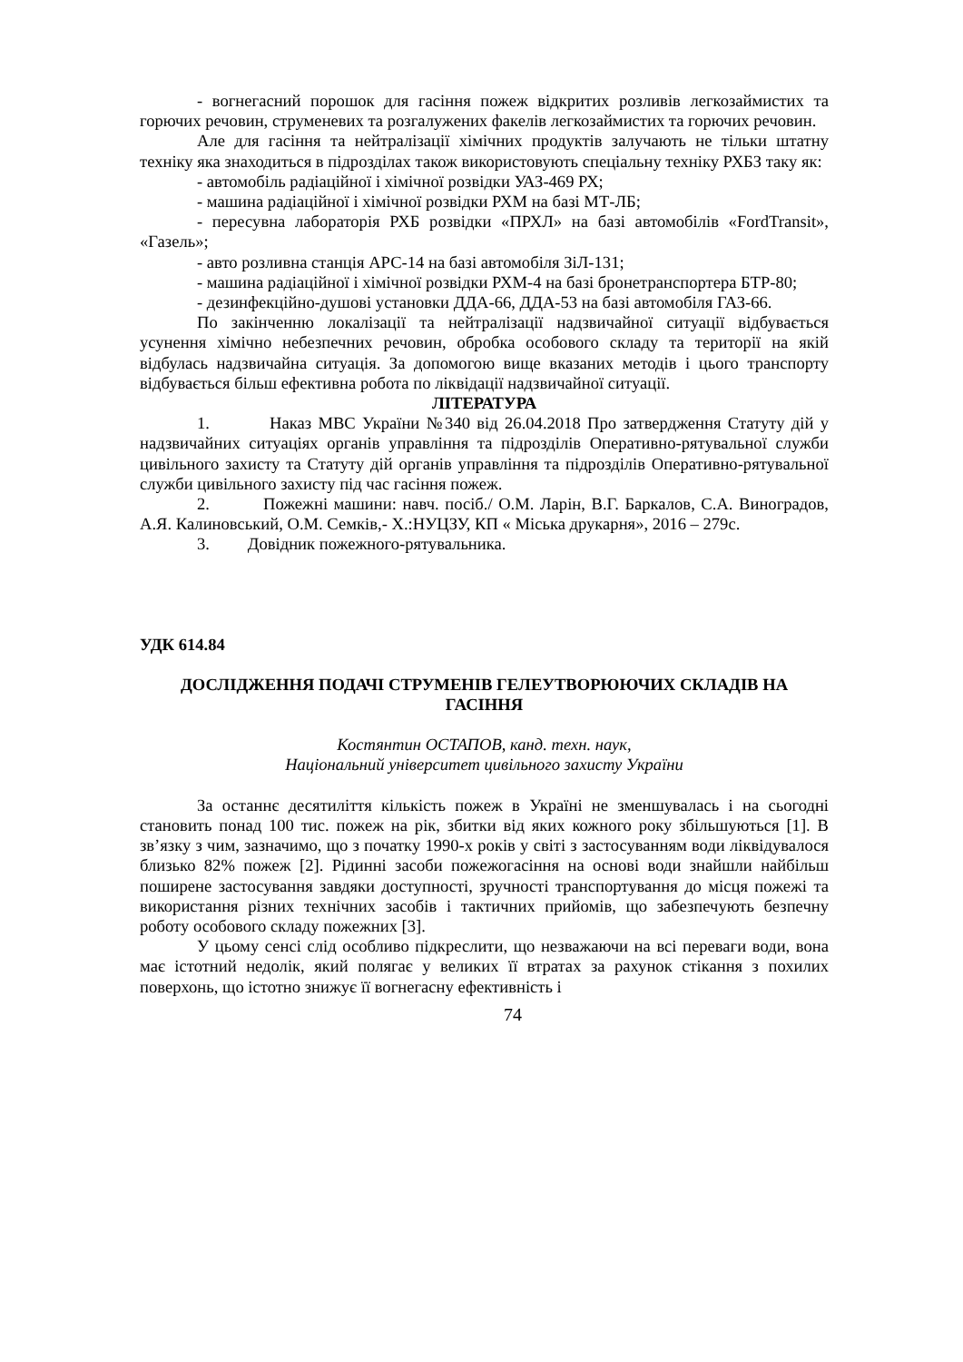- вогнегасний порошок для гасіння пожеж відкритих розливів легкозаймистих та горючих речовин, струменевих та розгалужених факелів легкозаймистих та горючих речовин.
Але для гасіння та нейтралізації хімічних продуктів залучають не тільки штатну техніку яка знаходиться в підрозділах також використовують спеціальну техніку РХБЗ таку як:
- автомобіль радіаційної і хімічної розвідки УАЗ-469 РХ;
- машина радіаційної і хімічної розвідки РХМ на базі МТ-ЛБ;
- пересувна лабораторія РХБ розвідки «ПРХЛ» на базі автомобілів «FordTransit», «Газель»;
- авто розливна станція АРС-14 на базі автомобіля ЗіЛ-131;
- машина радіаційної і хімічної розвідки РХМ-4 на базі бронетранспортера БТР-80;
- дезинфекційно-душові установки ДДА-66, ДДА-53 на базі автомобіля ГАЗ-66.
По закінченню локалізації та нейтралізації надзвичайної ситуації відбувається усунення хімічно небезпечних речовин, обробка особового складу та території на якій відбулась надзвичайна ситуація. За допомогою вище вказаних методів і цього транспорту відбувається більш ефективна робота по ліквідації надзвичайної ситуації.
ЛІТЕРАТУРА
1. Наказ МВС України №340 від 26.04.2018 Про затвердження Статуту дій у надзвичайних ситуаціях органів управління та підрозділів Оперативно-рятувальної служби цивільного захисту та Статуту дій органів управління та підрозділів Оперативно-рятувальної служби цивільного захисту під час гасіння пожеж.
2. Пожежні машини: навч. посіб./ О.М. Ларін, В.Г. Баркалов, С.А. Виноградов, А.Я. Калиновський, О.М. Семків,- Х.:НУЦЗУ, КП « Міська друкарня», 2016 – 279с.
3. Довідник пожежного-рятувальника.
УДК 614.84
ДОСЛІДЖЕННЯ ПОДАЧІ СТРУМЕНІВ ГЕЛЕУТВОРЮЮЧИХ СКЛАДІВ НА ГАСІННЯ
Костянтин ОСТАПОВ, канд. техн. наук,
Національний університет цивільного захисту України
За останнє десятиліття кількість пожеж в Україні не зменшувалась і на сьогодні становить понад 100 тис. пожеж на рік, збитки від яких кожного року збільшуються [1]. В зв’язку з чим, зазначимо, що з початку 1990-х років у світі з застосуванням води ліквідувалося близько 82% пожеж [2]. Рідинні засоби пожежогасіння на основі води знайшли найбільш поширене застосування завдяки доступності, зручності транспортування до місця пожежі та використання різних технічних засобів і тактичних прийомів, що забезпечують безпечну роботу особового складу пожежних [3].
У цьому сенсі слід особливо підкреслити, що незважаючи на всі переваги води, вона має істотний недолік, який полягає у великих її втратах за рахунок стікання з похилих поверхонь, що істотно знижує її вогнегасну ефективність і
74